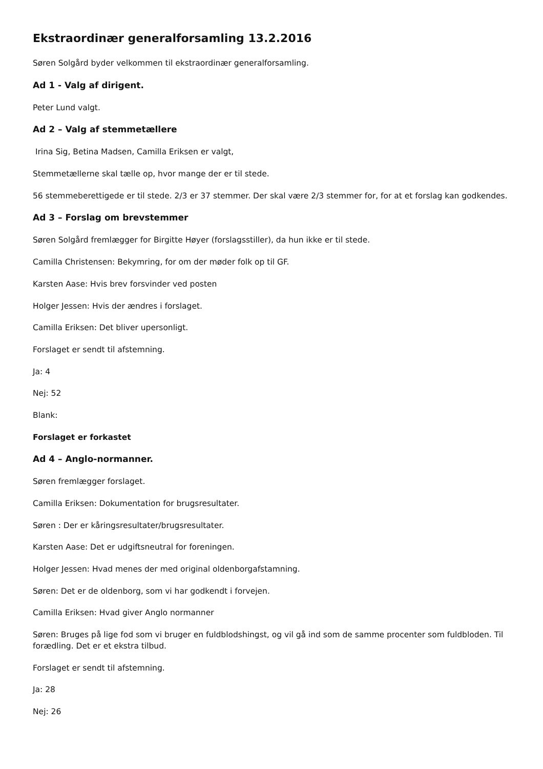Ekstraordinær generalforsamling 13.2.2016
Søren Solgård byder velkommen til ekstraordinær generalforsamling.
Ad 1 - Valg af dirigent.
Peter Lund valgt.
Ad 2 – Valg af stemmetællere
Irina Sig, Betina Madsen, Camilla Eriksen er valgt,
Stemmetællerne skal tælle op, hvor mange der er til stede.
56 stemmeberettigede er til stede. 2/3 er 37 stemmer. Der skal være 2/3 stemmer for, for at et forslag kan godkendes.
Ad 3 – Forslag om brevstemmer
Søren Solgård fremlægger for Birgitte Høyer (forslagsstiller), da hun ikke er til stede.
Camilla Christensen: Bekymring, for om der møder folk op til GF.
Karsten Aase: Hvis brev forsvinder ved posten
Holger Jessen: Hvis der ændres i forslaget.
Camilla Eriksen: Det bliver upersonligt.
Forslaget er sendt til afstemning.
Ja: 4
Nej: 52
Blank:
Forslaget er forkastet
Ad 4 – Anglo-normanner.
Søren fremlægger forslaget.
Camilla Eriksen: Dokumentation for brugsresultater.
Søren : Der er kåringsresultater/brugsresultater.
Karsten Aase: Det er udgiftsneutral for foreningen.
Holger Jessen: Hvad menes der med original oldenborgafstamning.
Søren: Det er de oldenborg, som vi har godkendt i forvejen.
Camilla Eriksen: Hvad giver Anglo normanner
Søren: Bruges på lige fod som vi bruger en fuldblodshingst, og vil gå ind som de samme procenter som fuldbloden. Til forædling. Det er et ekstra tilbud.
Forslaget er sendt til afstemning.
Ja: 28
Nej: 26